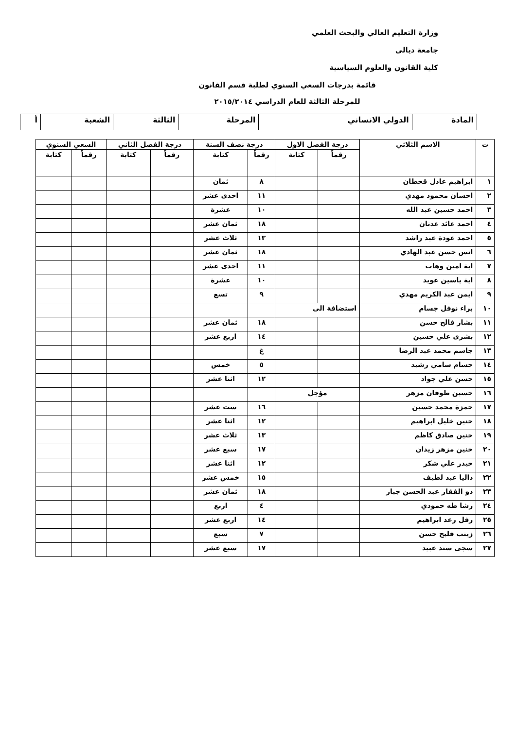وزارة التعليم العالي والبحث العلمي
جامعة ديالى
كلية القانون والعلوم السياسية
قائمة بدرجات السعي السنوي لطلبة قسم القانون
للمرحلة الثالثة للعام الدراسي ٢٠١٥/٢٠١٤
| المادة | الدولي الانساني | المرحلة | الثالثة | الشعبة | أ |
| ت | الاسم الثلاثي | درجة الفصل الاول | | درجة نصف السنة | | درجة الفصل الثاني | | السعي السنوي | |
| --- | --- | --- | --- | --- | --- | --- | --- | --- | --- |
| | | رقماً | كتابة | رقماً | كتابة | رقماً | كتابة | رقماً | كتابة |
| ١ | ابراهيم عادل قحطان | | | ٨ | ثمان | | | | |
| ٢ | احسان محمود مهدي | | | ١١ | احدى عشر | | | | |
| ٣ | احمد حسين عبد الله | | | ١٠ | عشرة | | | | |
| ٤ | احمد عائد عدنان | | | ١٨ | ثمان عشر | | | | |
| ٥ | احمد عودة عبد راشد | | | ١٣ | ثلاث عشر | | | | |
| ٦ | انس حسن عبد الهادي | | | ١٨ | ثمان عشر | | | | |
| ٧ | اية امين وهاب | | | ١١ | احدى عشر | | | | |
| ٨ | اية ياسين عويد | | | ١٠ | عشرة | | | | |
| ٩ | ايمن عبد الكريم مهدي | | | ٩ | تسع | | | | |
| ١٠ | براء نوفل جسام | استضافة الى | | | | | | | |
| ١١ | بشار فالح حسن | | | ١٨ | ثمان عشر | | | | |
| ١٢ | بشرى علي حسين | | | ١٤ | اربع عشر | | | | |
| ١٣ | جاسم محمد عبد الرضا | | | غ | | | | | |
| ١٤ | حسام سامي رشيد | | | ٥ | خمس | | | | |
| ١٥ | حسن علي جواد | | | ١٢ | اثنا عشر | | | | |
| ١٦ | حسين طوفان مزهر | مؤجل | | | | | | | |
| ١٧ | حمزة محمد حسين | | | ١٦ | ست عشر | | | | |
| ١٨ | حنين خليل ابراهيم | | | ١٢ | اثنا عشر | | | | |
| ١٩ | حنين صادق كاظم | | | ١٣ | ثلاث عشر | | | | |
| ٢٠ | حنين مزهر زيدان | | | ١٧ | سبع عشر | | | | |
| ٢١ | حيدر علي شكر | | | ١٢ | اثنا عشر | | | | |
| ٢٢ | داليا عبد لطيف | | | ١٥ | خمس عشر | | | | |
| ٢٣ | ذو الفقار عبد الحسن جبار | | | ١٨ | ثمان عشر | | | | |
| ٢٤ | رشا طه حمودي | | | ٤ | اربع | | | | |
| ٢٥ | رفل رعد ابراهيم | | | ١٤ | اربع عشر | | | | |
| ٢٦ | زينب فليح حسن | | | ٧ | سبع | | | | |
| ٢٧ | سجى سند عبيد | | | ١٧ | سبع عشر | | | | |